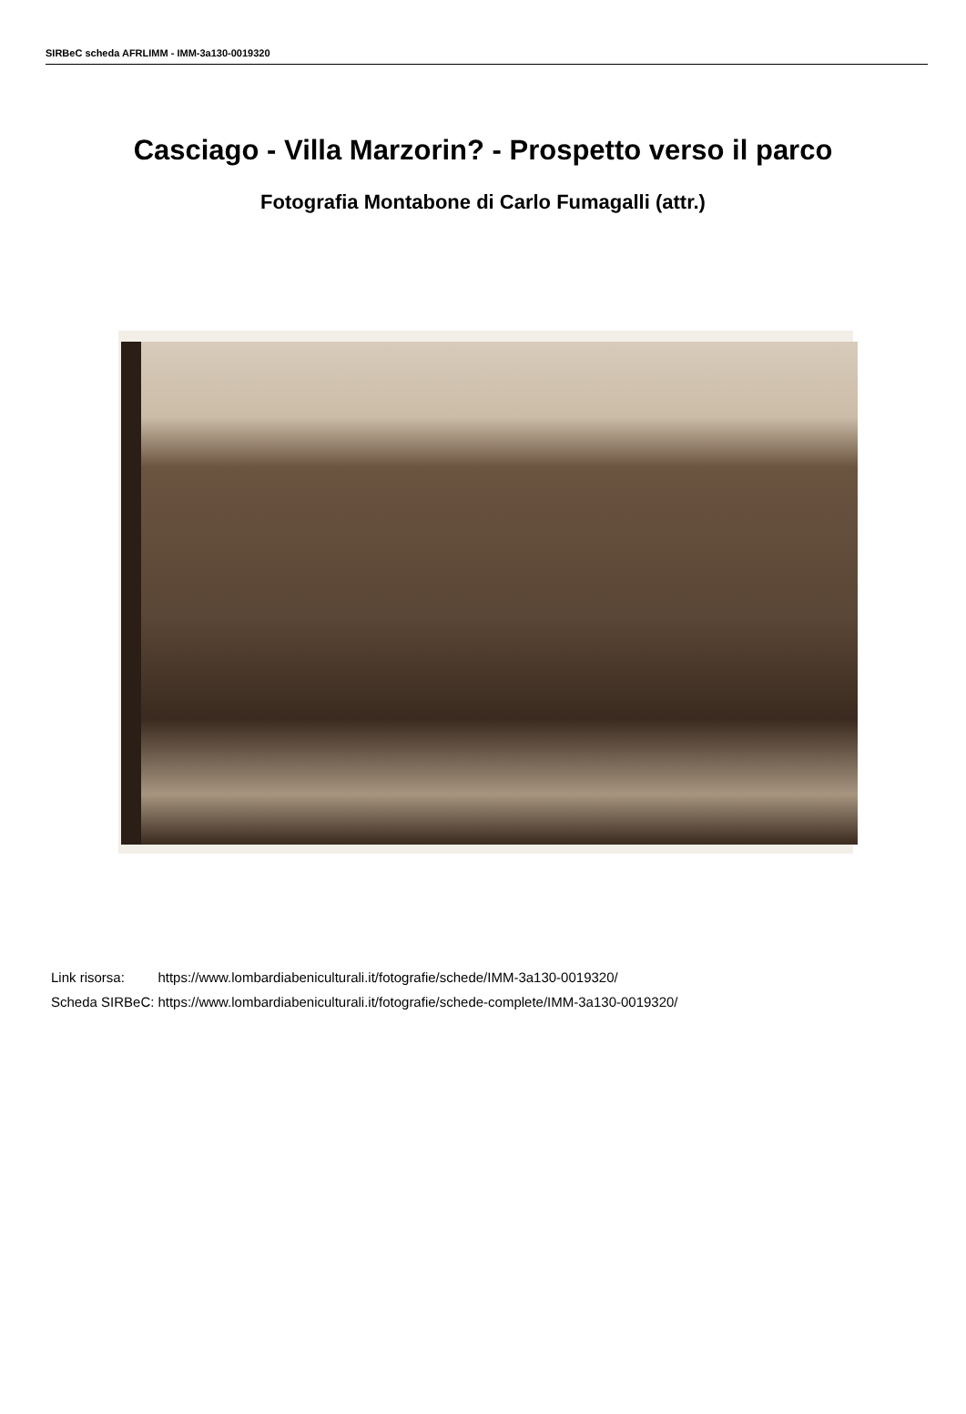SIRBeC scheda AFRLIMM - IMM-3a130-0019320
Casciago - Villa Marzorin? - Prospetto verso il parco
Fotografia Montabone di Carlo Fumagalli (attr.)
| Link risorsa: | https://www.lombardiabeniculturali.it/fotografie/schede/IMM-3a130-0019320/ |
| Scheda SIRBeC: | https://www.lombardiabeniculturali.it/fotografie/schede-complete/IMM-3a130-0019320/ |